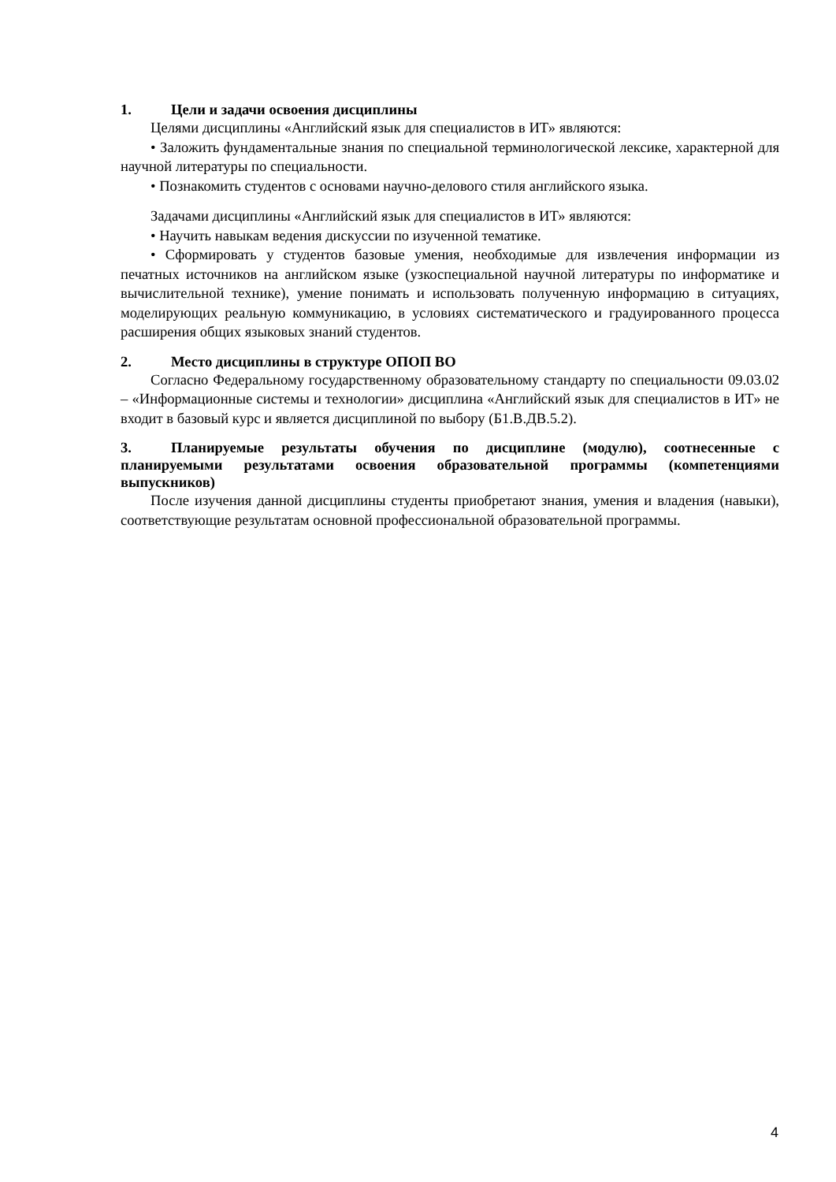1. Цели и задачи освоения дисциплины
Целями дисциплины «Английский язык для специалистов в ИТ» являются:
• Заложить фундаментальные знания по специальной терминологической лексике, характерной для научной литературы по специальности.
• Познакомить студентов с основами научно-делового стиля английского языка.
Задачами дисциплины «Английский язык для специалистов в ИТ» являются:
• Научить навыкам ведения дискуссии по изученной тематике.
• Сформировать у студентов базовые умения, необходимые для извлечения информации из печатных источников на английском языке (узкоспециальной научной литературы по информатике и вычислительной технике), умение понимать и использовать полученную информацию в ситуациях, моделирующих реальную коммуникацию, в условиях систематического и градуированного процесса расширения общих языковых знаний студентов.
2. Место дисциплины в структуре ОПОП ВО
Согласно Федеральному государственному образовательному стандарту по специальности 09.03.02 – «Информационные системы и технологии» дисциплина «Английский язык для специалистов в ИТ» не входит в базовый курс и является дисциплиной по выбору (Б1.В.ДВ.5.2).
3. Планируемые результаты обучения по дисциплине (модулю), соотнесенные с планируемыми результатами освоения образовательной программы (компетенциями выпускников)
После изучения данной дисциплины студенты приобретают знания, умения и владения (навыки), соответствующие результатам основной профессиональной образовательной программы.
4